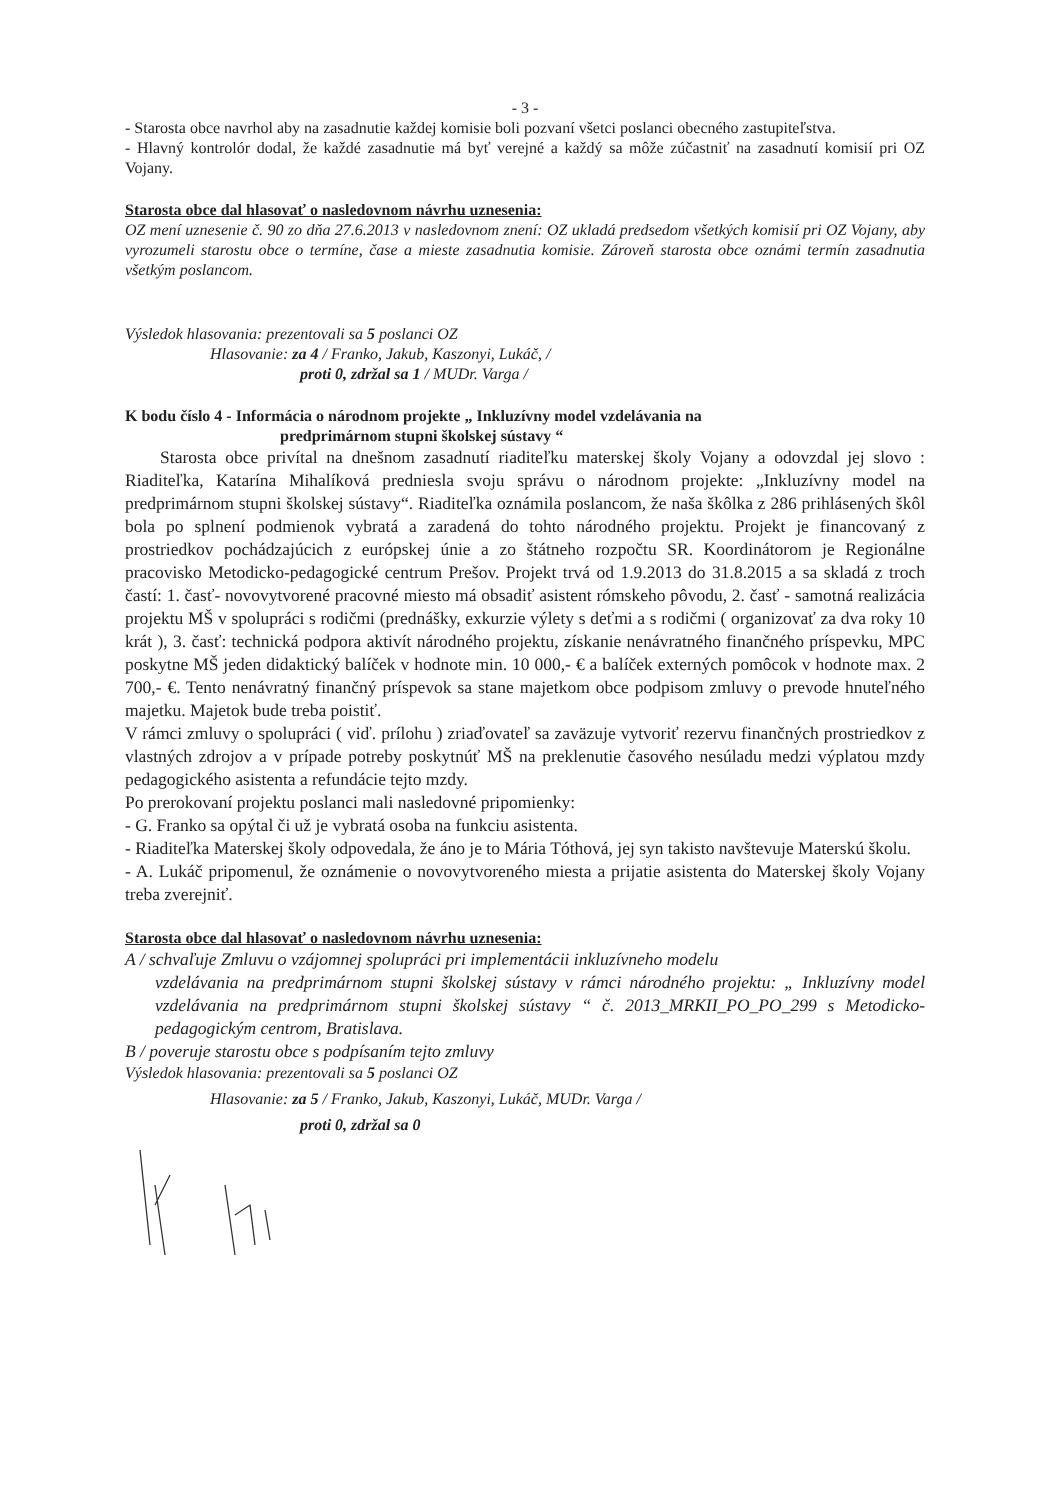- 3 -
- Starosta obce navrhol aby na zasadnutie každej komisie boli pozvaní všetci poslanci obecného zastupiteľstva.
- Hlavný kontrolór dodal, že každé zasadnutie má byť verejné a každý sa môže zúčastniť na zasadnutí komisií pri OZ Vojany.
Starosta obce dal hlasovať o nasledovnom návrhu uznesenia:
OZ mení uznesenie č. 90 zo dňa 27.6.2013 v nasledovnom znení: OZ ukladá predsedom všetkých komisií pri OZ Vojany, aby vyrozumeli starostu obce o termíne, čase a mieste zasadnutia komisie. Zároveň starosta obce oznámi termín zasadnutia všetkým poslancom.
Výsledok hlasovania: prezentovali sa 5 poslanci OZ
Hlasovanie: za 4 / Franko, Jakub, Kaszonyi, Lukáč, /
proti 0, zdržal sa 1 / MUDr. Varga /
K bodu číslo 4 - Informácia o národnom projekte „ Inkluzívny model vzdelávania na
predprimárnom stupni školskej sústavy “
Starosta obce privítal na dnešnom zasadnutí riaditeľku materskej školy Vojany a odovzdal jej slovo : Riaditeľka, Katarína Mihalíková predniesla svoju správu o národnom projekte: „Inkluzívny model na predprimárnom stupni školskej sústavy“. Riaditeľka oznámila poslancom, že naša škôlka z 286 prihlásených škôl bola po splnení podmienok vybratá a zaradená do tohto národného projektu. Projekt je financovaný z prostriedkov pochádzajúcich z európskej únie a zo štátneho rozpočtu SR. Koordinátorom je Regionálne pracovisko Metodicko-pedagogické centrum Prešov. Projekt trvá od 1.9.2013 do 31.8.2015 a sa skladá z troch častí: 1. časť- novovytvorené pracovné miesto má obsadiť asistent rómskeho pôvodu, 2. časť - samotná realizácia projektu MŠ v spolupráci s rodičmi (prednášky, exkurzie výlety s deťmi a s rodičmi ( organizovať za dva roky 10 krát ), 3. časť: technická podpora aktivít národného projektu, získanie nenávratného finančného príspevku, MPC poskytne MŠ jeden didaktický balíček v hodnote min. 10 000,- € a balíček externých pomôcok v hodnote max. 2 700,- €. Tento nenávratný finančný príspevok sa stane majetkom obce podpisom zmluvy o prevode hnuteľného majetku. Majetok bude treba poistiť.
V rámci zmluvy o spolupráci ( viď. prílohu ) zriaďovateľ sa zaväzuje vytvoriť rezervu finančných prostriedkov z vlastných zdrojov a v prípade potreby poskytnúť MŠ na preklenutie časového nesúladu medzi výplatou mzdy pedagogického asistenta a refundácie tejto mzdy.
Po prerokovaní projektu poslanci mali nasledovné pripomienky:
- G. Franko sa opýtal či už je vybratá osoba na funkciu asistenta.
- Riaditeľka Materskej školy odpovedala, že áno je to Mária Tóthová, jej syn takisto navštevuje Materskú školu.
- A. Lukáč pripomenul, že oznámenie o novovytvoreného miesta a prijatie asistenta do Materskej školy Vojany treba zverejniť.
Starosta obce dal hlasovať o nasledovnom návrhu uznesenia:
A / schvaľuje Zmluvu o vzájomnej spolupráci pri implementácii inkluzívneho modelu
vzdelávania na predprimárnom stupni školskej sústavy v rámci národného projektu: „ Inkluzívny model vzdelávania na predprimárnom stupni školskej sústavy “ č. 2013_MRKII_PO_PO_299 s Metodicko-pedagogickým centrom, Bratislava.
B / poveruje starostu obce s podpísaním tejto zmluvy
Výsledok hlasovania: prezentovali sa 5 poslanci OZ
Hlasovanie: za 5 / Franko, Jakub, Kaszonyi, Lukáč, MUDr. Varga /
proti 0, zdržal sa 0